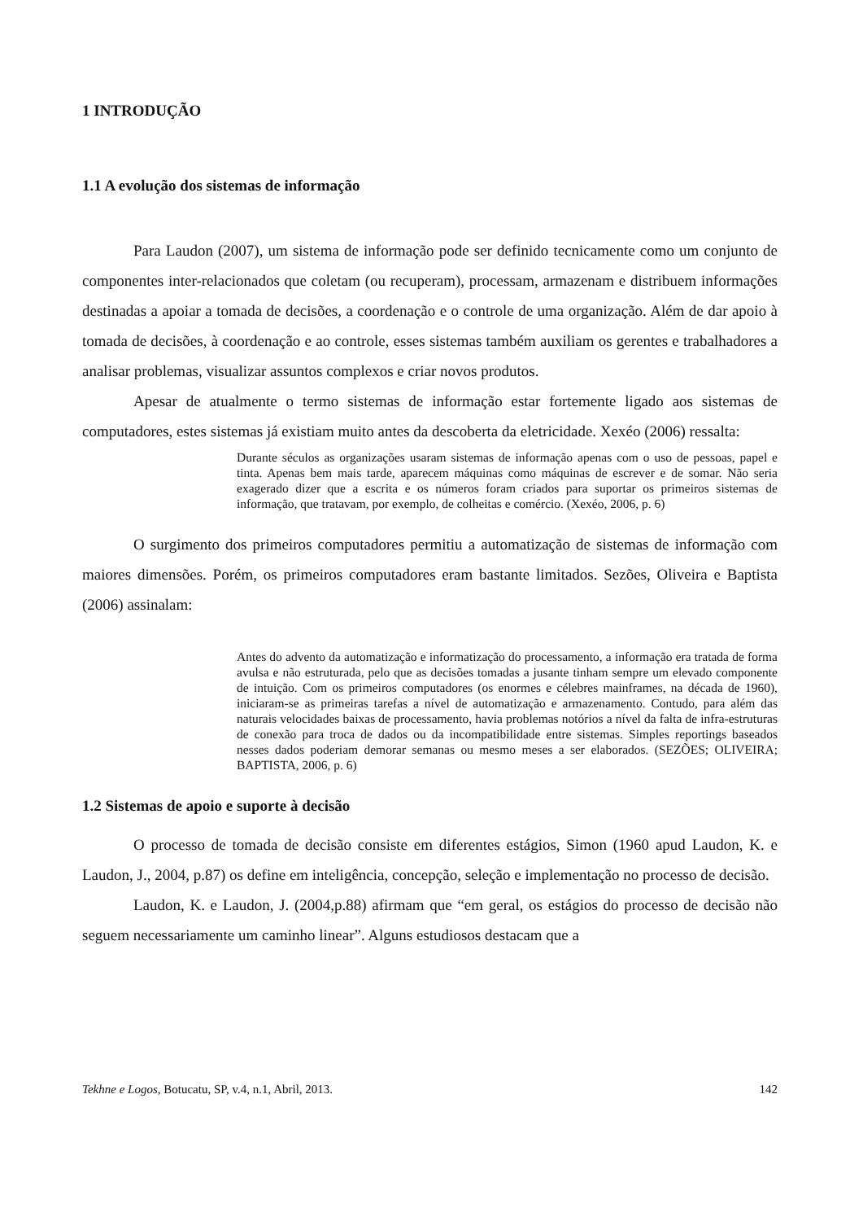1 INTRODUÇÃO
1.1 A evolução dos sistemas de informação
Para Laudon (2007), um sistema de informação pode ser definido tecnicamente como um conjunto de componentes inter-relacionados que coletam (ou recuperam), processam, armazenam e distribuem informações destinadas a apoiar a tomada de decisões, a coordenação e o controle de uma organização. Além de dar apoio à tomada de decisões, à coordenação e ao controle, esses sistemas também auxiliam os gerentes e trabalhadores a analisar problemas, visualizar assuntos complexos e criar novos produtos.
Apesar de atualmente o termo sistemas de informação estar fortemente ligado aos sistemas de computadores, estes sistemas já existiam muito antes da descoberta da eletricidade. Xexéo (2006) ressalta:
Durante séculos as organizações usaram sistemas de informação apenas com o uso de pessoas, papel e tinta. Apenas bem mais tarde, aparecem máquinas como máquinas de escrever e de somar. Não seria exagerado dizer que a escrita e os números foram criados para suportar os primeiros sistemas de informação, que tratavam, por exemplo, de colheitas e comércio. (Xexéo, 2006, p. 6)
O surgimento dos primeiros computadores permitiu a automatização de sistemas de informação com maiores dimensões. Porém, os primeiros computadores eram bastante limitados. Sezões, Oliveira e Baptista (2006) assinalam:
Antes do advento da automatização e informatização do processamento, a informação era tratada de forma avulsa e não estruturada, pelo que as decisões tomadas a jusante tinham sempre um elevado componente de intuição. Com os primeiros computadores (os enormes e célebres mainframes, na década de 1960), iniciaram-se as primeiras tarefas a nível de automatização e armazenamento. Contudo, para além das naturais velocidades baixas de processamento, havia problemas notórios a nível da falta de infra-estruturas de conexão para troca de dados ou da incompatibilidade entre sistemas. Simples reportings baseados nesses dados poderiam demorar semanas ou mesmo meses a ser elaborados. (SEZÕES; OLIVEIRA; BAPTISTA, 2006, p. 6)
1.2 Sistemas de apoio e suporte à decisão
O processo de tomada de decisão consiste em diferentes estágios, Simon (1960 apud Laudon, K. e Laudon, J., 2004, p.87) os define em inteligência, concepção, seleção e implementação no processo de decisão.
Laudon, K. e Laudon, J. (2004,p.88) afirmam que “em geral, os estágios do processo de decisão não seguem necessariamente um caminho linear”. Alguns estudiosos destacam que a
Tekhne e Logos, Botucatu, SP, v.4, n.1, Abril, 2013. 142